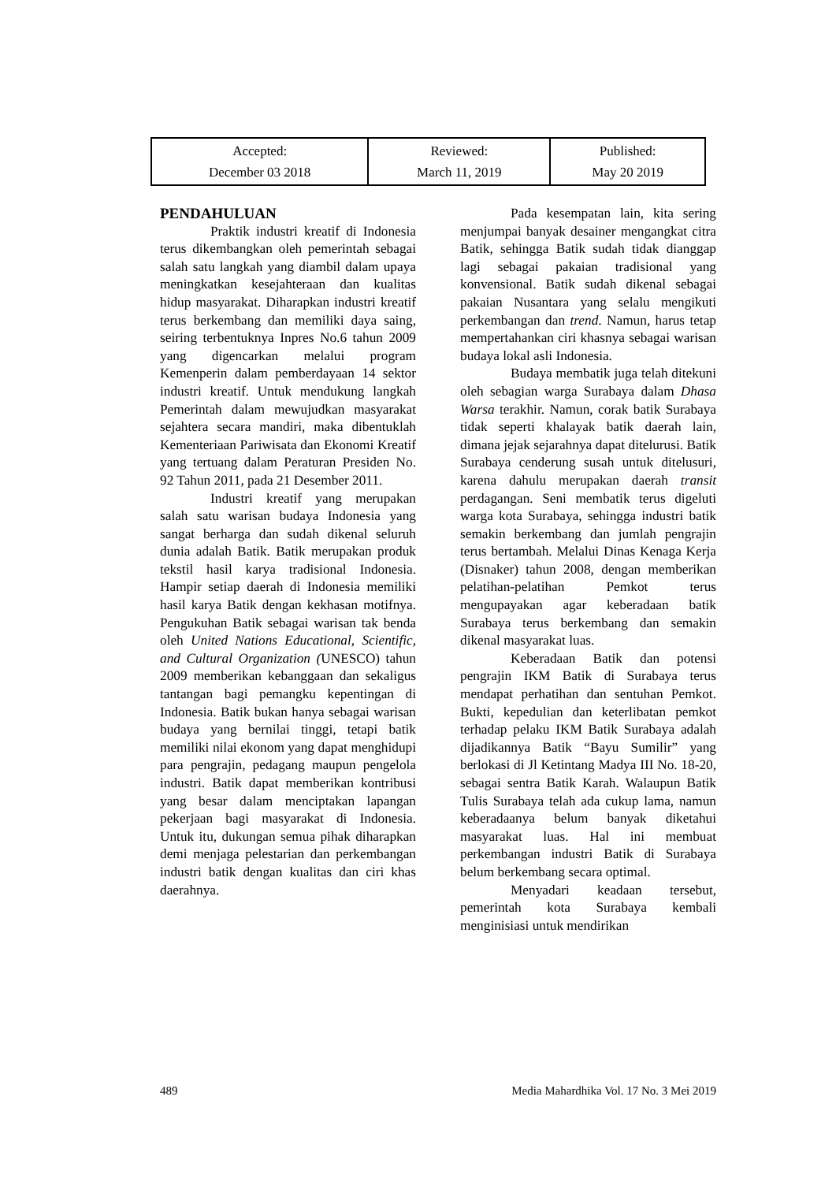| Accepted: December 03 2018 | Reviewed: March 11, 2019 | Published: May 20 2019 |
PENDAHULUAN
Praktik industri kreatif di Indonesia terus dikembangkan oleh pemerintah sebagai salah satu langkah yang diambil dalam upaya meningkatkan kesejahteraan dan kualitas hidup masyarakat. Diharapkan industri kreatif terus berkembang dan memiliki daya saing, seiring terbentuknya Inpres No.6 tahun 2009 yang digencarkan melalui program Kemenperin dalam pemberdayaan 14 sektor industri kreatif. Untuk mendukung langkah Pemerintah dalam mewujudkan masyarakat sejahtera secara mandiri, maka dibentuklah Kementeriaan Pariwisata dan Ekonomi Kreatif yang tertuang dalam Peraturan Presiden No. 92 Tahun 2011, pada 21 Desember 2011.
Industri kreatif yang merupakan salah satu warisan budaya Indonesia yang sangat berharga dan sudah dikenal seluruh dunia adalah Batik. Batik merupakan produk tekstil hasil karya tradisional Indonesia. Hampir setiap daerah di Indonesia memiliki hasil karya Batik dengan kekhasan motifnya. Pengukuhan Batik sebagai warisan tak benda oleh United Nations Educational, Scientific, and Cultural Organization (UNESCO) tahun 2009 memberikan kebanggaan dan sekaligus tantangan bagi pemangku kepentingan di Indonesia. Batik bukan hanya sebagai warisan budaya yang bernilai tinggi, tetapi batik memiliki nilai ekonom yang dapat menghidupi para pengrajin, pedagang maupun pengelola industri. Batik dapat memberikan kontribusi yang besar dalam menciptakan lapangan pekerjaan bagi masyarakat di Indonesia. Untuk itu, dukungan semua pihak diharapkan demi menjaga pelestarian dan perkembangan industri batik dengan kualitas dan ciri khas daerahnya.
Pada kesempatan lain, kita sering menjumpai banyak desainer mengangkat citra Batik, sehingga Batik sudah tidak dianggap lagi sebagai pakaian tradisional yang konvensional. Batik sudah dikenal sebagai pakaian Nusantara yang selalu mengikuti perkembangan dan trend. Namun, harus tetap mempertahankan ciri khasnya sebagai warisan budaya lokal asli Indonesia.
Budaya membatik juga telah ditekuni oleh sebagian warga Surabaya dalam Dhasa Warsa terakhir. Namun, corak batik Surabaya tidak seperti khalayak batik daerah lain, dimana jejak sejarahnya dapat ditelurusi. Batik Surabaya cenderung susah untuk ditelusuri, karena dahulu merupakan daerah transit perdagangan. Seni membatik terus digeluti warga kota Surabaya, sehingga industri batik semakin berkembang dan jumlah pengrajin terus bertambah. Melalui Dinas Kenaga Kerja (Disnaker) tahun 2008, dengan memberikan pelatihan-pelatihan Pemkot terus mengupayakan agar keberadaan batik Surabaya terus berkembang dan semakin dikenal masyarakat luas.
Keberadaan Batik dan potensi pengrajin IKM Batik di Surabaya terus mendapat perhatihan dan sentuhan Pemkot. Bukti, kepedulian dan keterlibatan pemkot terhadap pelaku IKM Batik Surabaya adalah dijadikannya Batik “Bayu Sumilir” yang berlokasi di Jl Ketintang Madya III No. 18-20, sebagai sentra Batik Karah. Walaupun Batik Tulis Surabaya telah ada cukup lama, namun keberadaanya belum banyak diketahui masyarakat luas. Hal ini membuat perkembangan industri Batik di Surabaya belum berkembang secara optimal.
Menyadari keadaan tersebut, pemerintah kota Surabaya kembali menginisiasi untuk mendirikan
489 Media Mahardhika Vol. 17 No. 3 Mei 2019